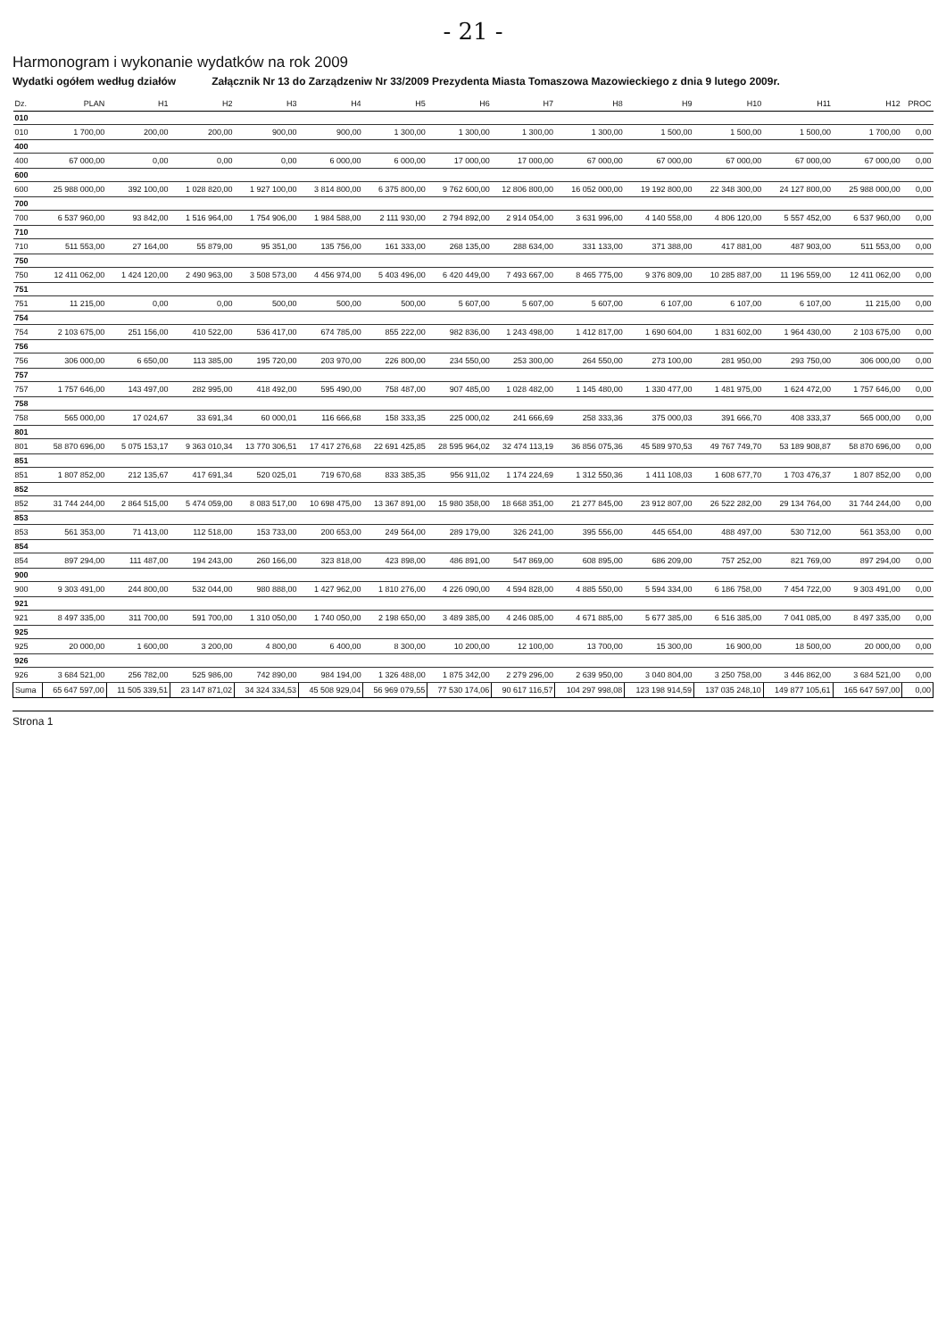- 21 -
Harmonogram i wykonanie wydatków na rok 2009
Wydatki ogółem według działów Załącznik Nr 13 do Zarządzeniw Nr 33/2009 Prezydenta Miasta Tomaszowa Mazowieckiego z dnia 9 lutego 2009r.
| Dz. | PLAN | H1 | H2 | H3 | H4 | H5 | H6 | H7 | H8 | H9 | H10 | H11 | H12 | PROC |
| --- | --- | --- | --- | --- | --- | --- | --- | --- | --- | --- | --- | --- | --- | --- |
| 010 | | | | | | | | | | | | | | |
| 010 | 1 700,00 | 200,00 | 200,00 | 900,00 | 900,00 | 1 300,00 | 1 300,00 | 1 300,00 | 1 300,00 | 1 500,00 | 1 500,00 | 1 500,00 | 1 700,00 | 0,00 |
| 400 | | | | | | | | | | | | | | |
| 400 | 67 000,00 | 0,00 | 0,00 | 0,00 | 6 000,00 | 6 000,00 | 17 000,00 | 17 000,00 | 67 000,00 | 67 000,00 | 67 000,00 | 67 000,00 | 67 000,00 | 0,00 |
| 600 | | | | | | | | | | | | | | |
| 600 | 25 988 000,00 | 392 100,00 | 1 028 820,00 | 1 927 100,00 | 3 814 800,00 | 6 375 800,00 | 9 762 600,00 | 12 806 800,00 | 16 052 000,00 | 19 192 800,00 | 22 348 300,00 | 24 127 800,00 | 25 988 000,00 | 0,00 |
| 700 | | | | | | | | | | | | | | |
| 700 | 6 537 960,00 | 93 842,00 | 1 516 964,00 | 1 754 906,00 | 1 984 588,00 | 2 111 930,00 | 2 794 892,00 | 2 914 054,00 | 3 631 996,00 | 4 140 558,00 | 4 806 120,00 | 5 557 452,00 | 6 537 960,00 | 0,00 |
| 710 | | | | | | | | | | | | | | |
| 710 | 511 553,00 | 27 164,00 | 55 879,00 | 95 351,00 | 135 756,00 | 161 333,00 | 268 135,00 | 288 634,00 | 331 133,00 | 371 388,00 | 417 881,00 | 487 903,00 | 511 553,00 | 0,00 |
| 750 | | | | | | | | | | | | | | |
| 750 | 12 411 062,00 | 1 424 120,00 | 2 490 963,00 | 3 508 573,00 | 4 456 974,00 | 5 403 496,00 | 6 420 449,00 | 7 493 667,00 | 8 465 775,00 | 9 376 809,00 | 10 285 887,00 | 11 196 559,00 | 12 411 062,00 | 0,00 |
| 751 | | | | | | | | | | | | | | |
| 751 | 11 215,00 | 0,00 | 0,00 | 500,00 | 500,00 | 500,00 | 5 607,00 | 5 607,00 | 5 607,00 | 6 107,00 | 6 107,00 | 6 107,00 | 11 215,00 | 0,00 |
| 754 | | | | | | | | | | | | | | |
| 754 | 2 103 675,00 | 251 156,00 | 410 522,00 | 536 417,00 | 674 785,00 | 855 222,00 | 982 836,00 | 1 243 498,00 | 1 412 817,00 | 1 690 604,00 | 1 831 602,00 | 1 964 430,00 | 2 103 675,00 | 0,00 |
| 756 | | | | | | | | | | | | | | |
| 756 | 306 000,00 | 6 650,00 | 113 385,00 | 195 720,00 | 203 970,00 | 226 800,00 | 234 550,00 | 253 300,00 | 264 550,00 | 273 100,00 | 281 950,00 | 293 750,00 | 306 000,00 | 0,00 |
| 757 | | | | | | | | | | | | | | |
| 757 | 1 757 646,00 | 143 497,00 | 282 995,00 | 418 492,00 | 595 490,00 | 758 487,00 | 907 485,00 | 1 028 482,00 | 1 145 480,00 | 1 330 477,00 | 1 481 975,00 | 1 624 472,00 | 1 757 646,00 | 0,00 |
| 758 | | | | | | | | | | | | | | |
| 758 | 565 000,00 | 17 024,67 | 33 691,34 | 60 000,01 | 116 666,68 | 158 333,35 | 225 000,02 | 241 666,69 | 258 333,36 | 375 000,03 | 391 666,70 | 408 333,37 | 565 000,00 | 0,00 |
| 801 | | | | | | | | | | | | | | |
| 801 | 58 870 696,00 | 5 075 153,17 | 9 363 010,34 | 13 770 306,51 | 17 417 276,68 | 22 691 425,85 | 28 595 964,02 | 32 474 113,19 | 36 856 075,36 | 45 589 970,53 | 49 767 749,70 | 53 189 908,87 | 58 870 696,00 | 0,00 |
| 851 | | | | | | | | | | | | | | |
| 851 | 1 807 852,00 | 212 135,67 | 417 691,34 | 520 025,01 | 719 670,68 | 833 385,35 | 956 911,02 | 1 174 224,69 | 1 312 550,36 | 1 411 108,03 | 1 608 677,70 | 1 703 476,37 | 1 807 852,00 | 0,00 |
| 852 | | | | | | | | | | | | | | |
| 852 | 31 744 244,00 | 2 864 515,00 | 5 474 059,00 | 8 083 517,00 | 10 698 475,00 | 13 367 891,00 | 15 980 358,00 | 18 668 351,00 | 21 277 845,00 | 23 912 807,00 | 26 522 282,00 | 29 134 764,00 | 31 744 244,00 | 0,00 |
| 853 | | | | | | | | | | | | | | |
| 853 | 561 353,00 | 71 413,00 | 112 518,00 | 153 733,00 | 200 653,00 | 249 564,00 | 289 179,00 | 326 241,00 | 395 556,00 | 445 654,00 | 488 497,00 | 530 712,00 | 561 353,00 | 0,00 |
| 854 | | | | | | | | | | | | | | |
| 854 | 897 294,00 | 111 487,00 | 194 243,00 | 260 166,00 | 323 818,00 | 423 898,00 | 486 891,00 | 547 869,00 | 608 895,00 | 686 209,00 | 757 252,00 | 821 769,00 | 897 294,00 | 0,00 |
| 900 | | | | | | | | | | | | | | |
| 900 | 9 303 491,00 | 244 800,00 | 532 044,00 | 980 888,00 | 1 427 962,00 | 1 810 276,00 | 4 226 090,00 | 4 594 828,00 | 4 885 550,00 | 5 594 334,00 | 6 186 758,00 | 7 454 722,00 | 9 303 491,00 | 0,00 |
| 921 | | | | | | | | | | | | | | |
| 921 | 8 497 335,00 | 311 700,00 | 591 700,00 | 1 310 050,00 | 1 740 050,00 | 2 198 650,00 | 3 489 385,00 | 4 246 085,00 | 4 671 885,00 | 5 677 385,00 | 6 516 385,00 | 7 041 085,00 | 8 497 335,00 | 0,00 |
| 925 | | | | | | | | | | | | | | |
| 925 | 20 000,00 | 1 600,00 | 3 200,00 | 4 800,00 | 6 400,00 | 8 300,00 | 10 200,00 | 12 100,00 | 13 700,00 | 15 300,00 | 16 900,00 | 18 500,00 | 20 000,00 | 0,00 |
| 926 | | | | | | | | | | | | | | |
| 926 | 3 684 521,00 | 256 782,00 | 525 986,00 | 742 890,00 | 984 194,00 | 1 326 488,00 | 1 875 342,00 | 2 279 296,00 | 2 639 950,00 | 3 040 804,00 | 3 250 758,00 | 3 446 862,00 | 3 684 521,00 | 0,00 |
| Suma | 65 647 597,00 | 11 505 339,51 | 23 147 871,02 | 34 324 334,53 | 45 508 929,04 | 56 969 079,55 | 77 530 174,06 | 90 617 116,57 | 104 297 998,08 | 123 198 914,59 | 137 035 248,10 | 149 877 105,61 | 165 647 597,00 | 0,00 |
Strona 1